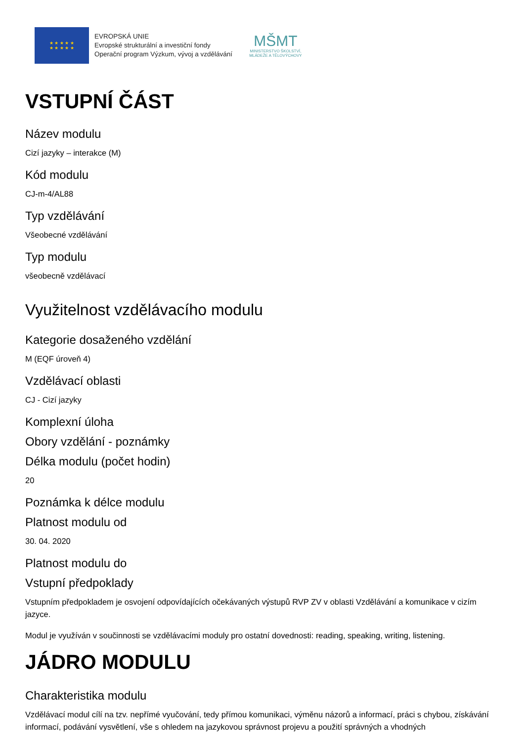★ ★ ★ ★ ★
★ ★ ★ ★ ★
EVROPSKÁ UNIE
Evropské strukturální a investiční fondy
Operační program Výzkum, vývoj a vzdělávání
MŠMT
MINISTERSTVO ŠKOLSTVÍ,
MLÁDEŽE A TĚLOVÝCHOVY
VSTUPNÍ ČÁST
Název modulu
Cizí jazyky – interakce (M)
Kód modulu
CJ-m-4/AL88
Typ vzdělávání
Všeobecné vzdělávání
Typ modulu
všeobecně vzdělávací
Využitelnost vzdělávacího modulu
Kategorie dosaženého vzdělání
M (EQF úroveň 4)
Vzdělávací oblasti
CJ - Cizí jazyky
Komplexní úloha
Obory vzdělání - poznámky
Délka modulu (počet hodin)
20
Poznámka k délce modulu
Platnost modulu od
30. 04. 2020
Platnost modulu do
Vstupní předpoklady
Vstupním předpokladem je osvojení odpovídajících očekávaných výstupů RVP ZV v oblasti Vzdělávání a komunikace v cizím jazyce.
Modul je využíván v součinnosti se vzdělávacími moduly pro ostatní dovednosti: reading, speaking, writing, listening.
JÁDRO MODULU
Charakteristika modulu
Vzdělávací modul cílí na tzv. nepřímé vyučování, tedy přímou komunikaci, výměnu názorů a informací, práci s chybou, získávání informací, podávání vysvětlení, vše s ohledem na jazykovou správnost projevu a použití správných a vhodných